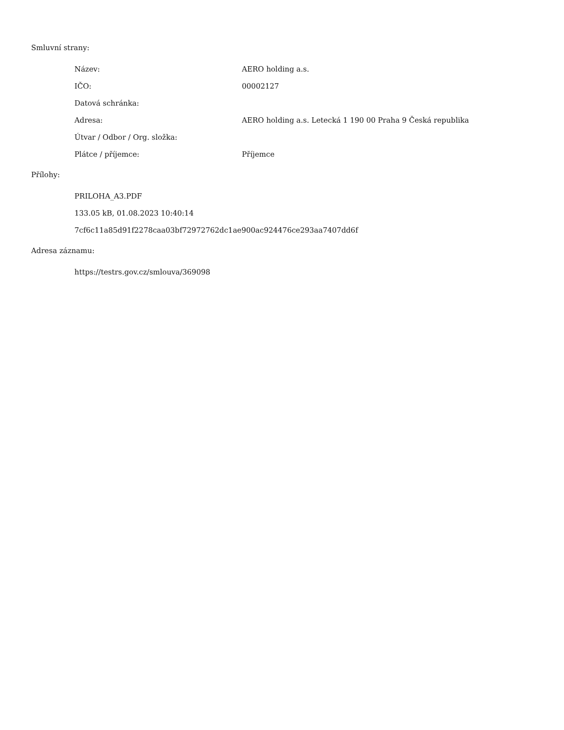Smluvní strany:
Název: AERO holding a.s.
IČO: 00002127
Datová schránka:
Adresa: AERO holding a.s. Letecká 1 190 00 Praha 9 Česká republika
Útvar / Odbor / Org. složka:
Plátce / příjemce: Příjemce
Přílohy:
PRILOHA_A3.PDF
133.05 kB, 01.08.2023 10:40:14
7cf6c11a85d91f2278caa03bf72972762dc1ae900ac924476ce293aa7407dd6f
Adresa záznamu:
https://testrs.gov.cz/smlouva/369098